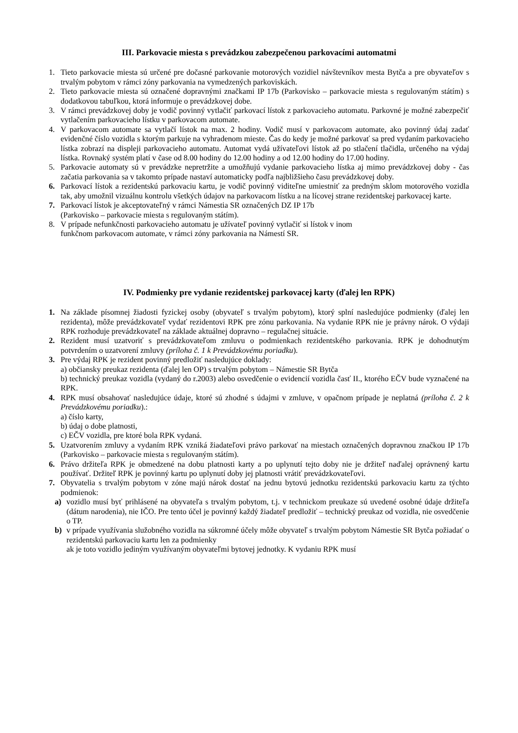III. Parkovacie miesta s prevádzkou zabezpečenou parkovacími automatmi
1. Tieto parkovacie miesta sú určené pre dočasné parkovanie motorových vozidiel návštevníkov mesta Bytča a pre obyvateľov s trvalým pobytom v rámci zóny parkovania na vymedzených parkoviskách.
2. Tieto parkovacie miesta sú označené dopravnými značkami IP 17b (Parkovisko – parkovacie miesta s regulovaným státím) s dodatkovou tabuľkou, ktorá informuje o prevádzkovej dobe.
3. V rámci prevádzkovej doby je vodič povinný vytlačiť parkovací lístok z parkovacieho automatu. Parkovné je možné zabezpečiť vytlačením parkovacieho lístku v parkovacom automate.
4. V parkovacom automate sa vytlačí lístok na max. 2 hodiny. Vodič musí v parkovacom automate, ako povinný údaj zadať evidenčné číslo vozidla s ktorým parkuje na vyhradenom mieste. Čas do kedy je možné parkovať sa pred vydaním parkovacieho lístka zobrazí na displeji parkovacieho automatu. Automat vydá užívateľovi lístok až po stlačení tlačidla, určeného na výdaj lístka. Rovnaký systém platí v čase od 8.00 hodiny do 12.00 hodiny a od 12.00 hodiny do 17.00 hodiny.
5. Parkovacie automaty sú v prevádzke nepretržite a umožňujú vydanie parkovacieho lístka aj mimo prevádzkovej doby - čas začatia parkovania sa v takomto prípade nastaví automaticky podľa najbližšieho času prevádzkovej doby.
6. Parkovací lístok a rezidentskú parkovaciu kartu, je vodič povinný viditeľne umiestniť za predným sklom motorového vozidla tak, aby umožnil vizuálnu kontrolu všetkých údajov na parkovacom lístku a na lícovej strane rezidentskej parkovacej karte.
7. Parkovací lístok je akceptovateľný v rámci Námestia SR označených DZ IP 17b
(Parkovisko – parkovacie miesta s regulovaným státím).
8. V prípade nefunkčnosti parkovacieho automatu je užívateľ povinný vytlačiť si lístok v inom
funkčnom parkovacom automate, v rámci zóny parkovania na Námestí SR.
IV. Podmienky pre vydanie rezidentskej parkovacej karty (ďalej len RPK)
1. Na základe písomnej žiadosti fyzickej osoby (obyvateľ s trvalým pobytom), ktorý splní nasledujúce podmienky (ďalej len rezidenta), môže prevádzkovateľ vydať rezidentovi RPK pre zónu parkovania. Na vydanie RPK nie je právny nárok. O výdaji RPK rozhoduje prevádzkovateľ na základe aktuálnej dopravno – regulačnej situácie.
2. Rezident musí uzatvoriť s prevádzkovateľom zmluvu o podmienkach rezidentského parkovania. RPK je dohodnutým potvrdením o uzatvorení zmluvy (príloha č. 1 k Prevádzkovému poriadku).
3. Pre výdaj RPK je rezident povinný predložiť nasledujúce doklady:
a) občiansky preukaz rezidenta (ďalej len OP) s trvalým pobytom – Námestie SR Bytča
b) technický preukaz vozidla (vydaný do r.2003) alebo osvedčenie o evidencií vozidla časť II., ktorého EČV bude vyznačené na RPK.
4. RPK musí obsahovať nasledujúce údaje, ktoré sú zhodné s údajmi v zmluve, v opačnom prípade je neplatná (príloha č. 2 k Prevádzkovému poriadku).:
a) číslo karty,
b) údaj o dobe platnosti,
c) EČV vozidla, pre ktoré bola RPK vydaná.
5. Uzatvorením zmluvy a vydaním RPK vzniká žiadateľovi právo parkovať na miestach označených dopravnou značkou IP 17b (Parkovisko – parkovacie miesta s regulovaným státím).
6. Právo držiteľa RPK je obmedzené na dobu platnosti karty a po uplynutí tejto doby nie je držiteľ naďalej oprávnený kartu používať. Držiteľ RPK je povinný kartu po uplynutí doby jej platnosti vrátiť prevádzkovateľovi.
7. Obyvatelia s trvalým pobytom v zóne majú nárok dostať na jednu bytovú jednotku rezidentskú parkovaciu kartu za týchto podmienok:
a) vozidlo musí byť prihlásené na obyvateľa s trvalým pobytom, t.j. v technickom preukaze sú uvedené osobné údaje držiteľa (dátum narodenia), nie IČO. Pre tento účel je povinný každý žiadateľ predložiť – technický preukaz od vozidla, nie osvedčenie o TP.
b) v prípade využívania služobného vozidla na súkromné účely môže obyvateľ s trvalým pobytom Námestie SR Bytča požiadať o rezidentskú parkovaciu kartu len za podmienky
ak je toto vozidlo jediným využívaným obyvateľmi bytovej jednotky. K vydaniu RPK musí